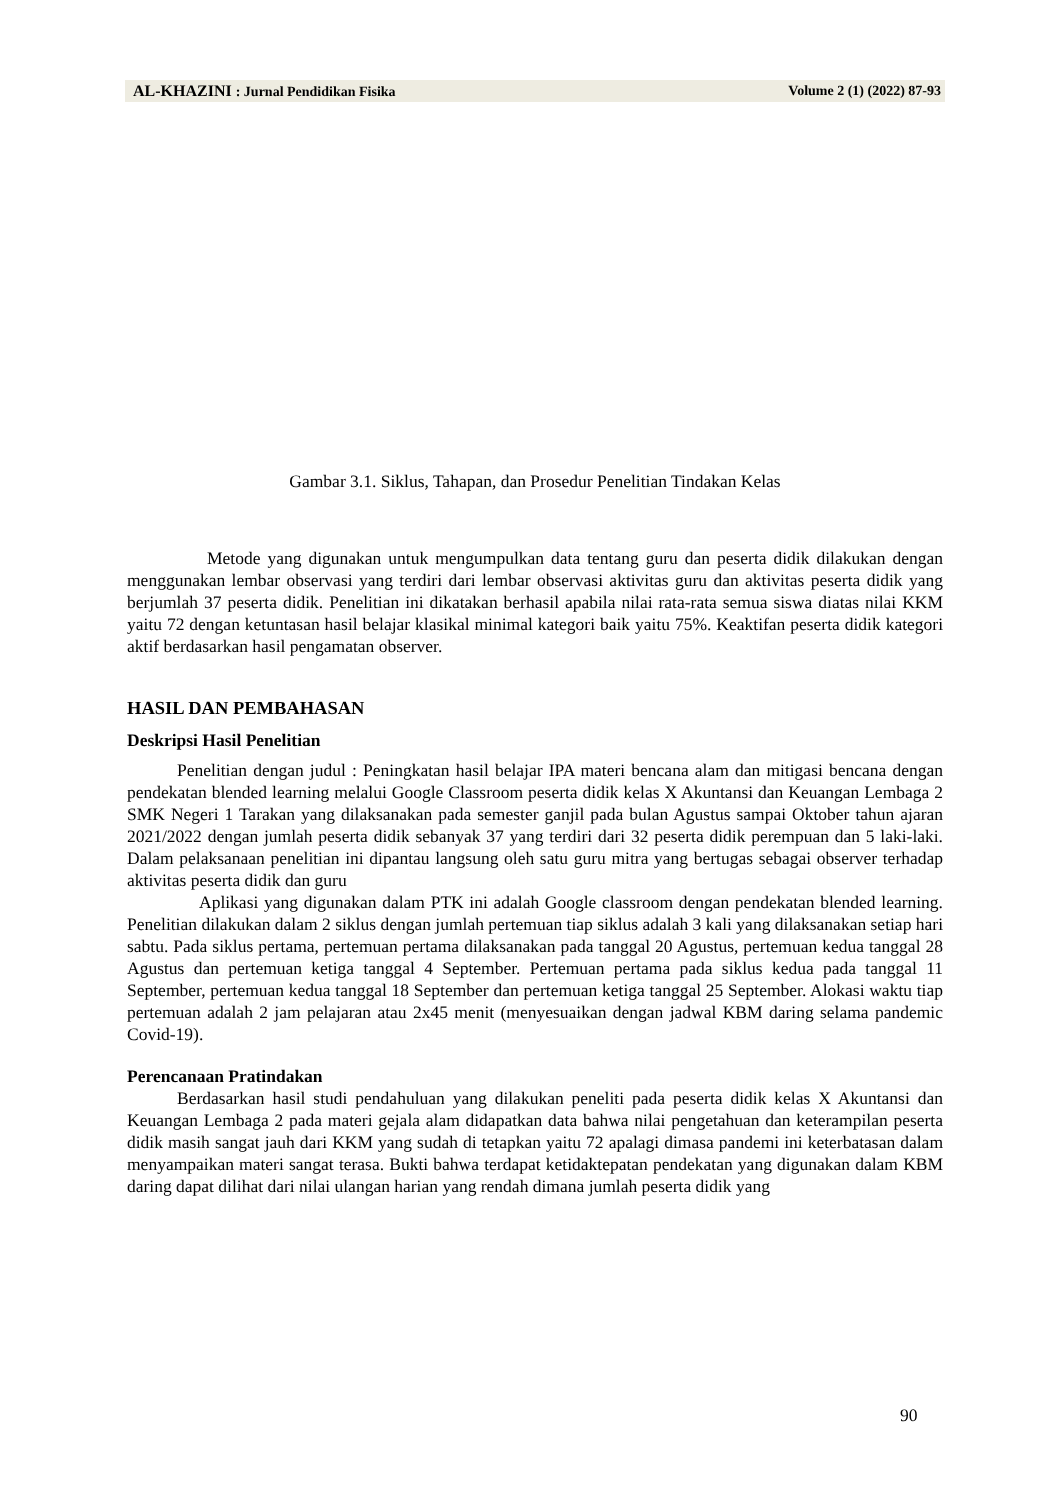AL-KHAZINI: Jurnal Pendidikan Fisika Volume 2 (1) (2022) 87-93
Gambar 3.1. Siklus, Tahapan, dan Prosedur Penelitian Tindakan Kelas
Metode yang digunakan untuk mengumpulkan data tentang guru dan peserta didik dilakukan dengan menggunakan lembar observasi yang terdiri dari lembar observasi aktivitas guru dan aktivitas peserta didik yang berjumlah 37 peserta didik. Penelitian ini dikatakan berhasil apabila nilai rata-rata semua siswa diatas nilai KKM yaitu 72 dengan ketuntasan hasil belajar klasikal minimal kategori baik yaitu 75%. Keaktifan peserta didik kategori aktif berdasarkan hasil pengamatan observer.
HASIL DAN PEMBAHASAN
Deskripsi Hasil Penelitian
Penelitian dengan judul : Peningkatan hasil belajar IPA materi bencana alam dan mitigasi bencana dengan pendekatan blended learning melalui Google Classroom peserta didik kelas X Akuntansi dan Keuangan Lembaga 2 SMK Negeri 1 Tarakan yang dilaksanakan pada semester ganjil pada bulan Agustus sampai Oktober tahun ajaran 2021/2022 dengan jumlah peserta didik sebanyak 37 yang terdiri dari 32 peserta didik perempuan dan 5 laki-laki. Dalam pelaksanaan penelitian ini dipantau langsung oleh satu guru mitra yang bertugas sebagai observer terhadap aktivitas peserta didik dan guru
Aplikasi yang digunakan dalam PTK ini adalah Google classroom dengan pendekatan blended learning. Penelitian dilakukan dalam 2 siklus dengan jumlah pertemuan tiap siklus adalah 3 kali yang dilaksanakan setiap hari sabtu. Pada siklus pertama, pertemuan pertama dilaksanakan pada tanggal 20 Agustus, pertemuan kedua tanggal 28 Agustus dan pertemuan ketiga tanggal 4 September. Pertemuan pertama pada siklus kedua pada tanggal 11 September, pertemuan kedua tanggal 18 September dan pertemuan ketiga tanggal 25 September. Alokasi waktu tiap pertemuan adalah 2 jam pelajaran atau 2x45 menit (menyesuaikan dengan jadwal KBM daring selama pandemic Covid-19).
Perencanaan Pratindakan
Berdasarkan hasil studi pendahuluan yang dilakukan peneliti pada peserta didik kelas X Akuntansi dan Keuangan Lembaga 2 pada materi gejala alam didapatkan data bahwa nilai pengetahuan dan keterampilan peserta didik masih sangat jauh dari KKM yang sudah di tetapkan yaitu 72 apalagi dimasa pandemi ini keterbatasan dalam menyampaikan materi sangat terasa. Bukti bahwa terdapat ketidaktepatan pendekatan yang digunakan dalam KBM daring dapat dilihat dari nilai ulangan harian yang rendah dimana jumlah peserta didik yang
90